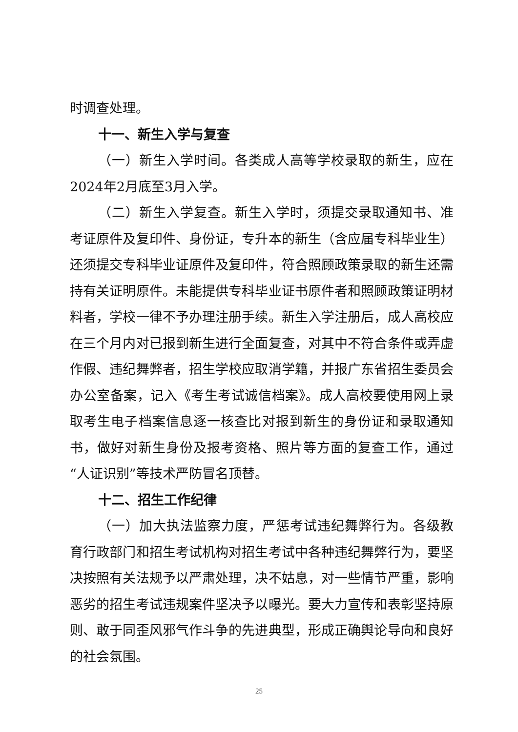时调查处理。
十一、新生入学与复查
（一）新生入学时间。各类成人高等学校录取的新生，应在2024年2月底至3月入学。
（二）新生入学复查。新生入学时，须提交录取通知书、准考证原件及复印件、身份证，专升本的新生（含应届专科毕业生）还须提交专科毕业证原件及复印件，符合照顾政策录取的新生还需持有关证明原件。未能提供专科毕业证书原件者和照顾政策证明材料者，学校一律不予办理注册手续。新生入学注册后，成人高校应在三个月内对已报到新生进行全面复查，对其中不符合条件或弄虚作假、违纪舞弊者，招生学校应取消学籍，并报广东省招生委员会办公室备案，记入《考生考试诚信档案》。成人高校要使用网上录取考生电子档案信息逐一核查比对报到新生的身份证和录取通知书，做好对新生身份及报考资格、照片等方面的复查工作，通过“人证识别”等技术严防冒名顶替。
十二、招生工作纪律
（一）加大执法监察力度，严惩考试违纪舞弊行为。各级教育行政部门和招生考试机构对招生考试中各种违纪舞弊行为，要坚决按照有关法规予以严肃处理，决不姑息，对一些情节严重，影响恶劣的招生考试违规案件坚决予以曝光。要大力宣传和表彰坚持原则、敢于同歪风邪气作斗争的先进典型，形成正确舆论导向和良好的社会氛围。
25